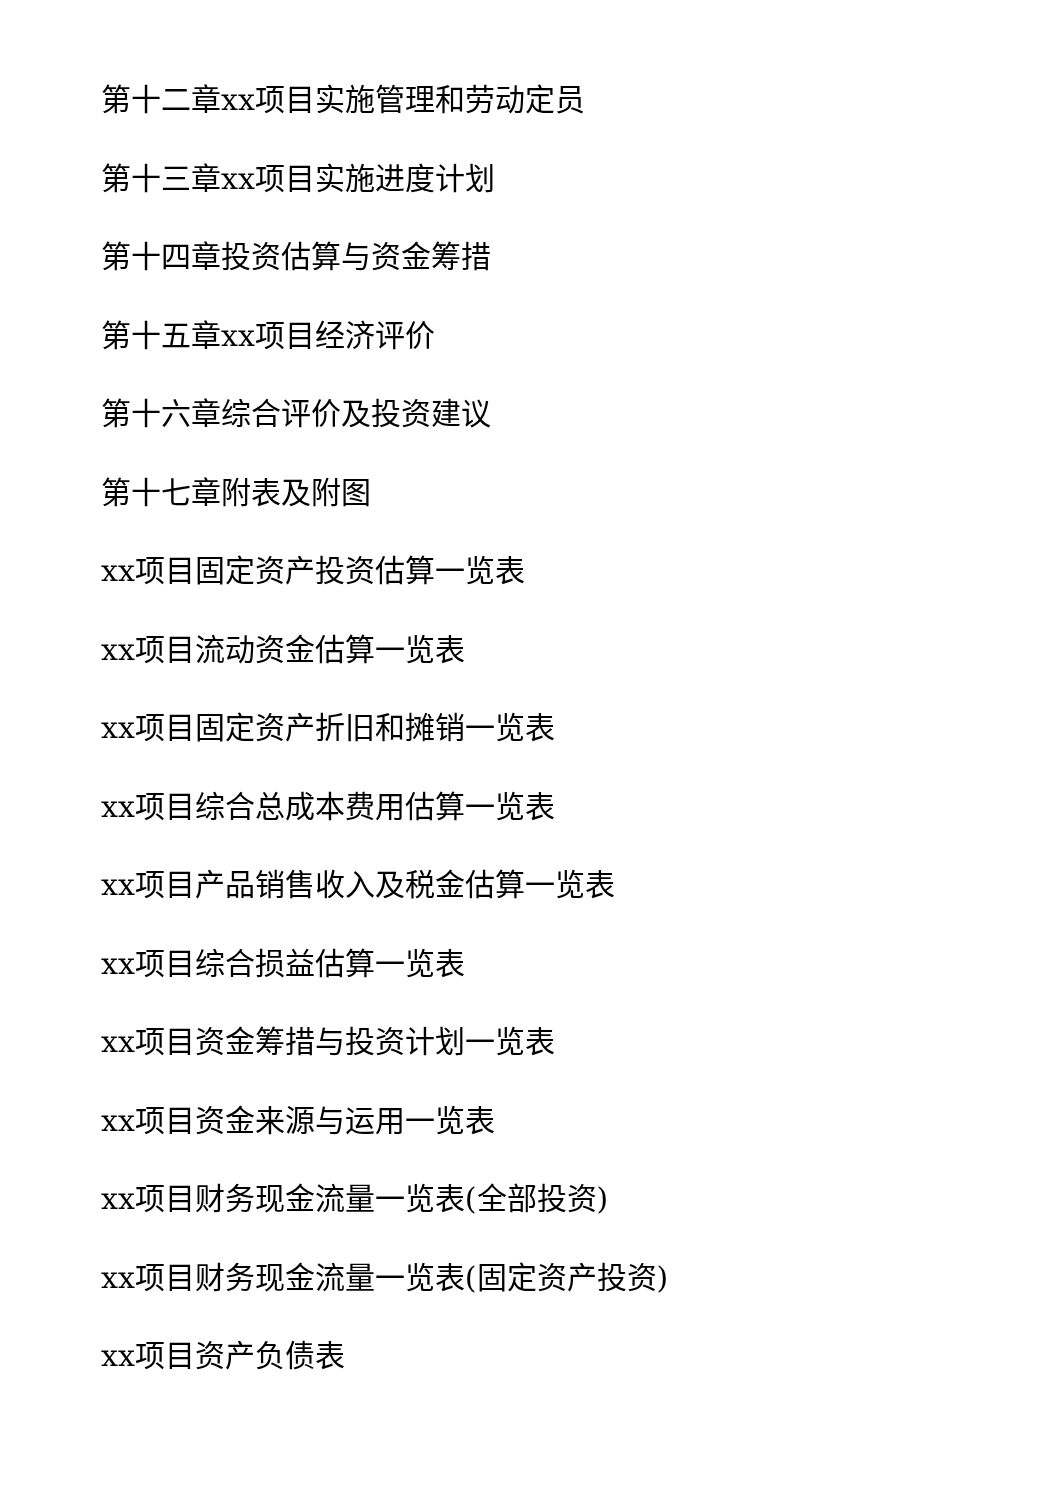第十二章xx项目实施管理和劳动定员
第十三章xx项目实施进度计划
第十四章投资估算与资金筹措
第十五章xx项目经济评价
第十六章综合评价及投资建议
第十七章附表及附图
xx项目固定资产投资估算一览表
xx项目流动资金估算一览表
xx项目固定资产折旧和摊销一览表
xx项目综合总成本费用估算一览表
xx项目产品销售收入及税金估算一览表
xx项目综合损益估算一览表
xx项目资金筹措与投资计划一览表
xx项目资金来源与运用一览表
xx项目财务现金流量一览表(全部投资)
xx项目财务现金流量一览表(固定资产投资)
xx项目资产负债表